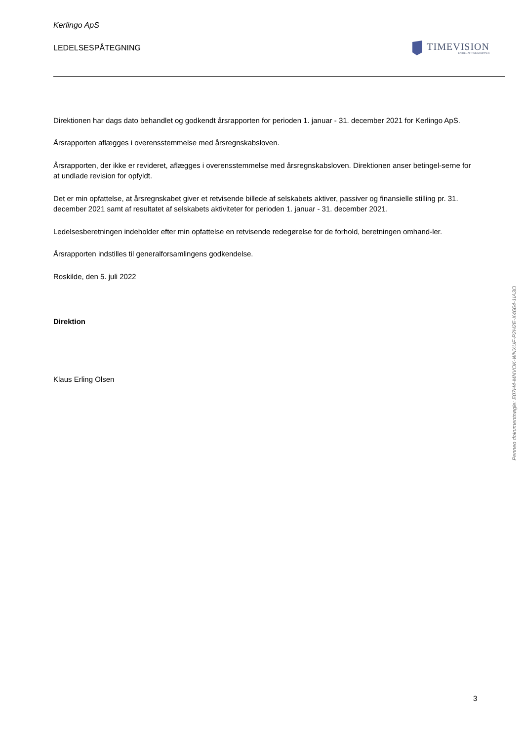Kerlingo ApS
LEDELSESPÅTEGNING
TIMEVISION
EN DEL AF TIMEGRUPPEN
Direktionen har dags dato behandlet og godkendt årsrapporten for perioden 1. januar - 31. december 2021 for Kerlingo ApS.
Årsrapporten aflægges i overensstemmelse med årsregnskabsloven.
Årsrapporten, der ikke er revideret, aflægges i overensstemmelse med årsregnskabsloven. Direktionen anser betingel-serne for at undlade revision for opfyldt.
Det er min opfattelse, at årsregnskabet giver et retvisende billede af selskabets aktiver, passiver og finansielle stilling pr. 31. december 2021 samt af resultatet af selskabets aktiviteter for perioden 1. januar - 31. december 2021.
Ledelsesberetningen indeholder efter min opfattelse en retvisende redegørelse for de forhold, beretningen omhand-ler.
Årsrapporten indstilles til generalforsamlingens godkendelse.
Roskilde, den 5. juli 2022
Direktion
Klaus Erling Olsen
Penneo dokumentnøgle: E07H4-MNVOK-WNXUF-P2H2E-X4664-1IA3O
3